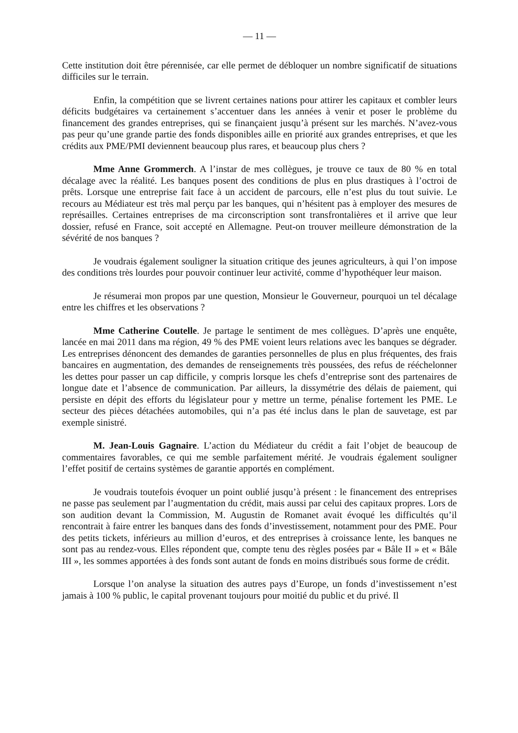— 11 —
Cette institution doit être pérennisée, car elle permet de débloquer un nombre significatif de situations difficiles sur le terrain.
Enfin, la compétition que se livrent certaines nations pour attirer les capitaux et combler leurs déficits budgétaires va certainement s’accentuer dans les années à venir et poser le problème du financement des grandes entreprises, qui se finançaient jusqu’à présent sur les marchés. N’avez-vous pas peur qu’une grande partie des fonds disponibles aille en priorité aux grandes entreprises, et que les crédits aux PME/PMI deviennent beaucoup plus rares, et beaucoup plus chers ?
Mme Anne Grommerch. A l’instar de mes collègues, je trouve ce taux de 80 % en total décalage avec la réalité. Les banques posent des conditions de plus en plus drastiques à l’octroi de prêts. Lorsque une entreprise fait face à un accident de parcours, elle n’est plus du tout suivie. Le recours au Médiateur est très mal perçu par les banques, qui n’hésitent pas à employer des mesures de représailles. Certaines entreprises de ma circonscription sont transfrontalières et il arrive que leur dossier, refusé en France, soit accepté en Allemagne. Peut-on trouver meilleure démonstration de la sévérité de nos banques ?
Je voudrais également souligner la situation critique des jeunes agriculteurs, à qui l’on impose des conditions très lourdes pour pouvoir continuer leur activité, comme d’hypothéquer leur maison.
Je résumerai mon propos par une question, Monsieur le Gouverneur, pourquoi un tel décalage entre les chiffres et les observations ?
Mme Catherine Coutelle. Je partage le sentiment de mes collègues. D’après une enquête, lancée en mai 2011 dans ma région, 49 % des PME voient leurs relations avec les banques se dégrader. Les entreprises dénoncent des demandes de garanties personnelles de plus en plus fréquentes, des frais bancaires en augmentation, des demandes de renseignements très poussées, des refus de rééchelonner les dettes pour passer un cap difficile, y compris lorsque les chefs d’entreprise sont des partenaires de longue date et l’absence de communication. Par ailleurs, la dissymétrie des délais de paiement, qui persiste en dépit des efforts du législateur pour y mettre un terme, pénalise fortement les PME. Le secteur des pièces détachées automobiles, qui n’a pas été inclus dans le plan de sauvetage, est par exemple sinistré.
M. Jean-Louis Gagnaire. L’action du Médiateur du crédit a fait l’objet de beaucoup de commentaires favorables, ce qui me semble parfaitement mérité. Je voudrais également souligner l’effet positif de certains systèmes de garantie apportés en complément.
Je voudrais toutefois évoquer un point oublié jusqu’à présent : le financement des entreprises ne passe pas seulement par l’augmentation du crédit, mais aussi par celui des capitaux propres. Lors de son audition devant la Commission, M. Augustin de Romanet avait évoqué les difficultés qu’il rencontrait à faire entrer les banques dans des fonds d’investissement, notamment pour des PME. Pour des petits tickets, inférieurs au million d’euros, et des entreprises à croissance lente, les banques ne sont pas au rendez-vous. Elles répondent que, compte tenu des règles posées par « Bâle II » et « Bâle III », les sommes apportées à des fonds sont autant de fonds en moins distribués sous forme de crédit.
Lorsque l’on analyse la situation des autres pays d’Europe, un fonds d’investissement n’est jamais à 100 % public, le capital provenant toujours pour moitié du public et du privé. Il